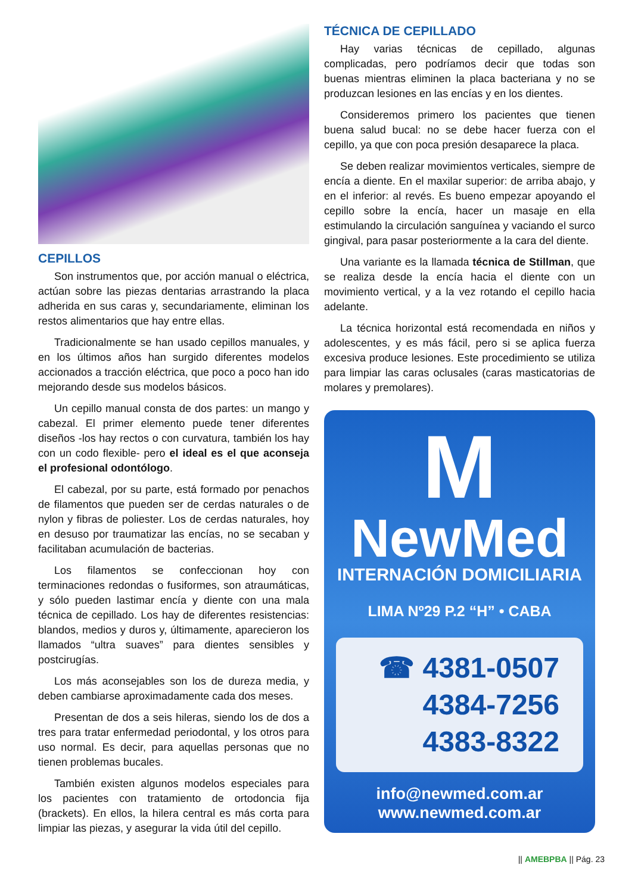CEPILLOS
Son instrumentos que, por acción manual o eléctrica, actúan sobre las piezas dentarias arrastrando la placa adherida en sus caras y, secundariamente, eliminan los restos alimentarios que hay entre ellas.
Tradicionalmente se han usado cepillos manuales, y en los últimos años han surgido diferentes modelos accionados a tracción eléctrica, que poco a poco han ido mejorando desde sus modelos básicos.
Un cepillo manual consta de dos partes: un mango y cabezal. El primer elemento puede tener diferentes diseños -los hay rectos o con curvatura, también los hay con un codo flexible- pero el ideal es el que aconseja el profesional odontólogo.
El cabezal, por su parte, está formado por penachos de filamentos que pueden ser de cerdas naturales o de nylon y fibras de poliester. Los de cerdas naturales, hoy en desuso por traumatizar las encías, no se secaban y facilitaban acumulación de bacterias.
Los filamentos se confeccionan hoy con terminaciones redondas o fusiformes, son atraumáticas, y sólo pueden lastimar encía y diente con una mala técnica de cepillado. Los hay de diferentes resistencias: blandos, medios y duros y, últimamente, aparecieron los llamados “ultra suaves” para dientes sensibles y postcirugías.
Los más aconsejables son los de dureza media, y deben cambiarse aproximadamente cada dos meses.
Presentan de dos a seis hileras, siendo los de dos a tres para tratar enfermedad periodontal, y los otros para uso normal. Es decir, para aquellas personas que no tienen problemas bucales.
También existen algunos modelos especiales para los pacientes con tratamiento de ortodoncia fija (brackets). En ellos, la hilera central es más corta para limpiar las piezas, y asegurar la vida útil del cepillo.
TÉCNICA DE CEPILLADO
Hay varias técnicas de cepillado, algunas complicadas, pero podríamos decir que todas son buenas mientras eliminen la placa bacteriana y no se produzcan lesiones en las encías y en los dientes.
Consideremos primero los pacientes que tienen buena salud bucal: no se debe hacer fuerza con el cepillo, ya que con poca presión desaparece la placa.
Se deben realizar movimientos verticales, siempre de encía a diente. En el maxilar superior: de arriba abajo, y en el inferior: al revés. Es bueno empezar apoyando el cepillo sobre la encía, hacer un masaje en ella estimulando la circulación sanguínea y vaciando el surco gingival, para pasar posteriormente a la cara del diente.
Una variante es la llamada técnica de Stillman, que se realiza desde la encía hacia el diente con un movimiento vertical, y a la vez rotando el cepillo hacia adelante.
La técnica horizontal está recomendada en niños y adolescentes, y es más fácil, pero si se aplica fuerza excesiva produce lesiones. Este procedimiento se utiliza para limpiar las caras oclusales (caras masticatorias de molares y premolares).
M
NewMed
INTERNACIÓN DOMICILIARIA
LIMA Nº29 P.2 “H” • CABA
☎ 4381-0507
4384-7256
4383-8322
info@newmed.com.ar
www.newmed.com.ar
|| AMEBPBA || Pág. 23